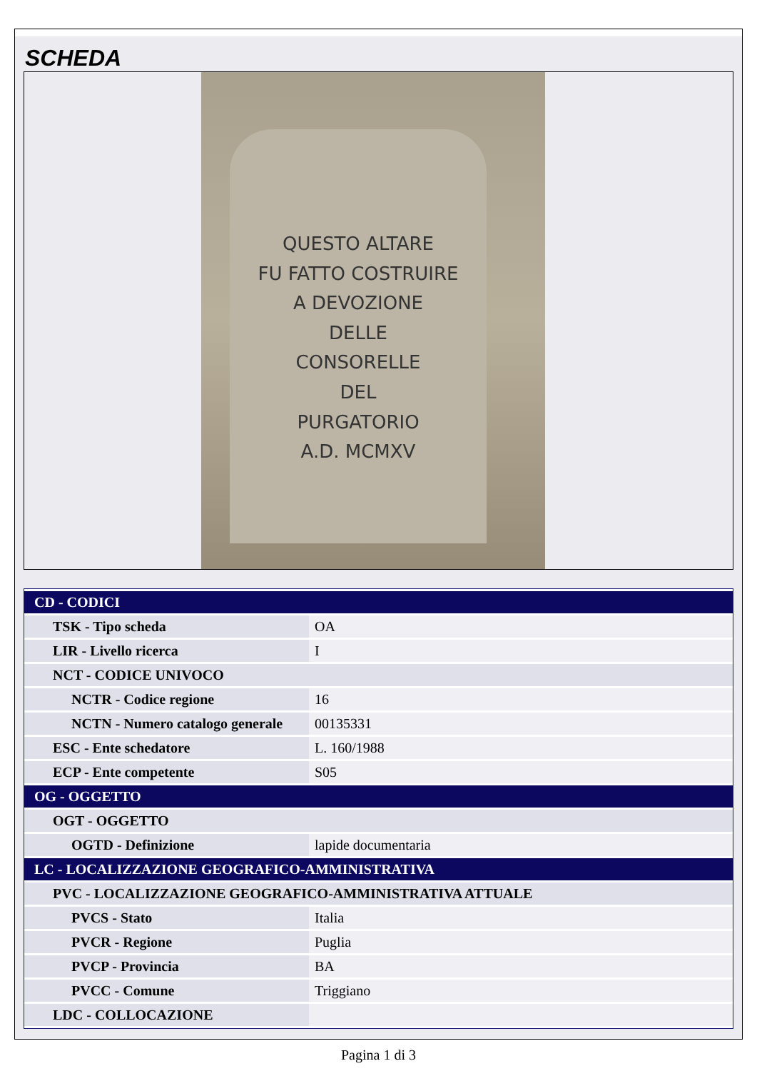SCHEDA
QUESTO ALTARE
FU FATTO COSTRUIRE
A DEVOZIONE
DELLE
CONSORELLE
DEL
PURGATORIO
A.D. MCMXV
| CD - CODICI | |
| TSK - Tipo scheda | OA |
| LIR - Livello ricerca | I |
| NCT - CODICE UNIVOCO | |
| NCTR - Codice regione | 16 |
| NCTN - Numero catalogo generale | 00135331 |
| ESC - Ente schedatore | L. 160/1988 |
| ECP - Ente competente | S05 |
| OG - OGGETTO | |
| OGT - OGGETTO | |
| OGTD - Definizione | lapide documentaria |
| LC - LOCALIZZAZIONE GEOGRAFICO-AMMINISTRATIVA | |
| PVC - LOCALIZZAZIONE GEOGRAFICO-AMMINISTRATIVA ATTUALE | |
| PVCS - Stato | Italia |
| PVCR - Regione | Puglia |
| PVCP - Provincia | BA |
| PVCC - Comune | Triggiano |
| LDC - COLLOCAZIONE | |
Pagina 1 di 3